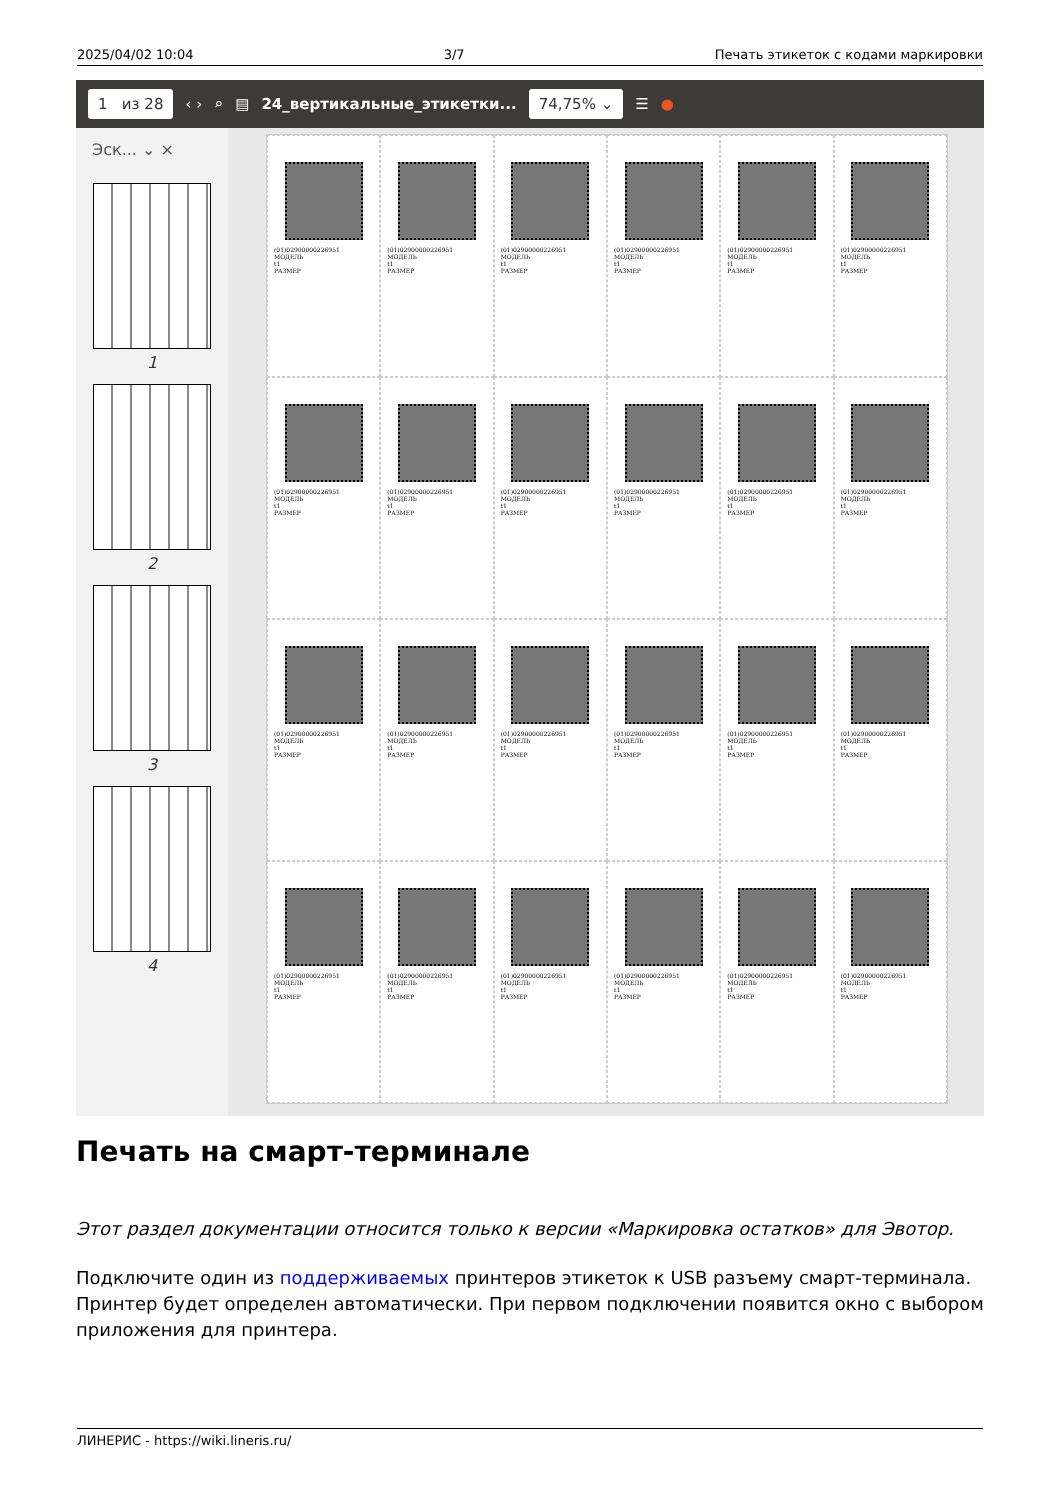2025/04/02 10:04 3/7 Печать этикеток с кодами маркировки
1 из 28 ‹ › ⌕ ▤ 24_вертикальные_этикетки... 74,75% ⌄ ☰ ●
Эск... ⌄ ×
1
2
3
4
(01)02900000226951
МОДЕЛЬ
t1
РАЗМЕР
(01)02900000226951
МОДЕЛЬ
t1
РАЗМЕР
(01)02900000226951
МОДЕЛЬ
t1
РАЗМЕР
(01)02900000226951
МОДЕЛЬ
t1
РАЗМЕР
(01)02900000226951
МОДЕЛЬ
t1
РАЗМЕР
(01)02900000226951
МОДЕЛЬ
t1
РАЗМЕР
(01)02900000226951
МОДЕЛЬ
t1
РАЗМЕР
(01)02900000226951
МОДЕЛЬ
t1
РАЗМЕР
(01)02900000226951
МОДЕЛЬ
t1
РАЗМЕР
(01)02900000226951
МОДЕЛЬ
t1
РАЗМЕР
(01)02900000226951
МОДЕЛЬ
t1
РАЗМЕР
(01)02900000226951
МОДЕЛЬ
t1
РАЗМЕР
(01)02900000226951
МОДЕЛЬ
t1
РАЗМЕР
(01)02900000226951
МОДЕЛЬ
t1
РАЗМЕР
(01)02900000226951
МОДЕЛЬ
t1
РАЗМЕР
(01)02900000226951
МОДЕЛЬ
t1
РАЗМЕР
(01)02900000226951
МОДЕЛЬ
t1
РАЗМЕР
(01)02900000226951
МОДЕЛЬ
t1
РАЗМЕР
(01)02900000226951
МОДЕЛЬ
t1
РАЗМЕР
(01)02900000226951
МОДЕЛЬ
t1
РАЗМЕР
(01)02900000226951
МОДЕЛЬ
t1
РАЗМЕР
(01)02900000226951
МОДЕЛЬ
t1
РАЗМЕР
(01)02900000226951
МОДЕЛЬ
t1
РАЗМЕР
(01)02900000226951
МОДЕЛЬ
t1
РАЗМЕР
Печать на смарт-терминале
Этот раздел документации относится только к версии «Маркировка остатков» для Эвотор.
Подключите один из поддерживаемых принтеров этикеток к USB разъему смарт-терминала. Принтер будет определен автоматически. При первом подключении появится окно с выбором приложения для принтера.
ЛИНЕРИС - https://wiki.lineris.ru/